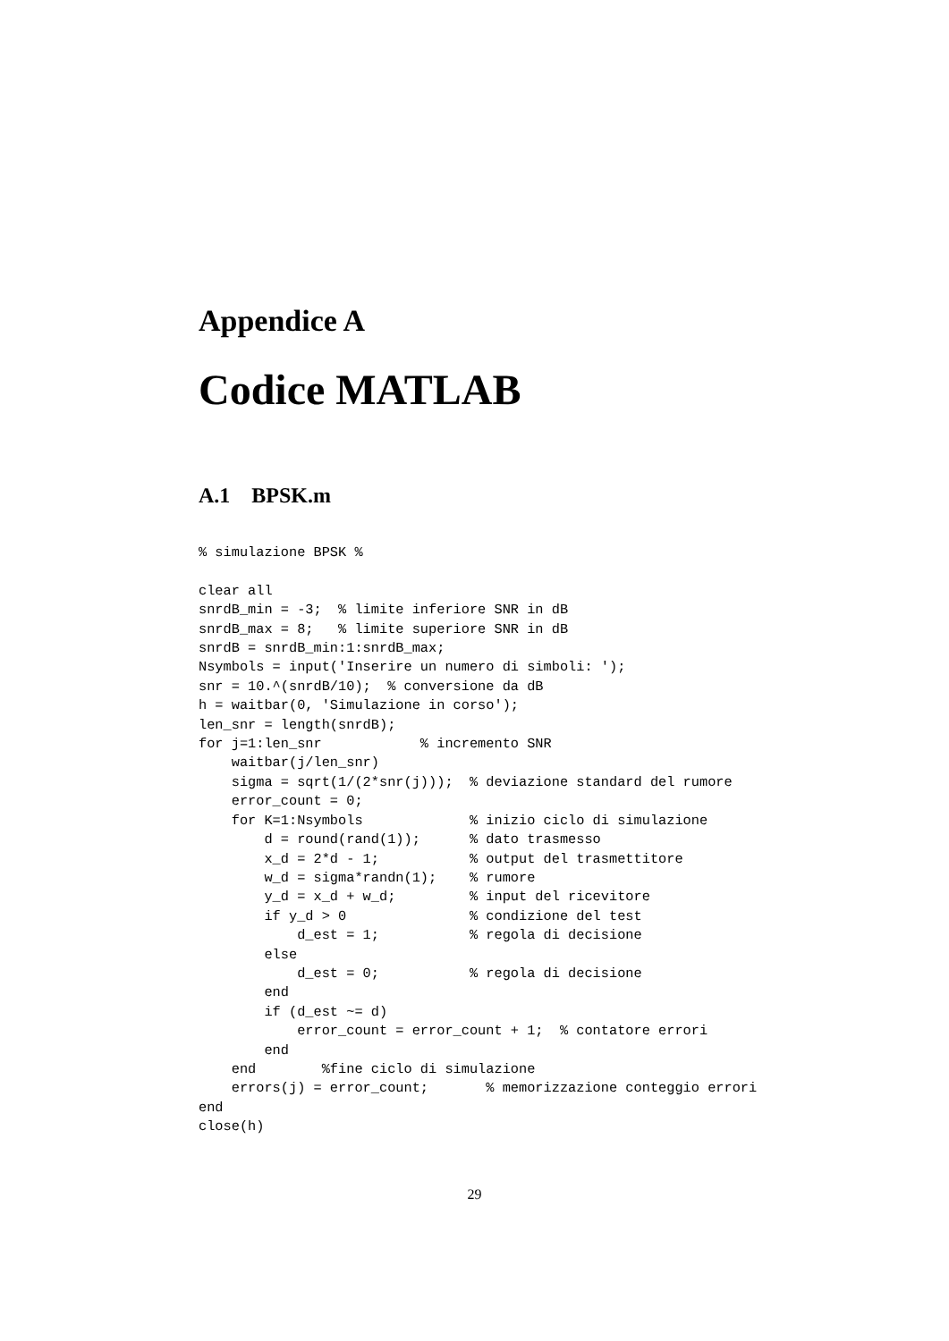Appendice A
Codice MATLAB
A.1 BPSK.m
% simulazione BPSK %

clear all
snrdB_min = -3;  % limite inferiore SNR in dB
snrdB_max = 8;   % limite superiore SNR in dB
snrdB = snrdB_min:1:snrdB_max;
Nsymbols = input('Inserire un numero di simboli: ');
snr = 10.^(snrdB/10);  % conversione da dB
h = waitbar(0, 'Simulazione in corso');
len_snr = length(snrdB);
for j=1:len_snr            % incremento SNR
    waitbar(j/len_snr)
    sigma = sqrt(1/(2*snr(j)));  % deviazione standard del rumore
    error_count = 0;
    for K=1:Nsymbols             % inizio ciclo di simulazione
        d = round(rand(1));      % dato trasmesso
        x_d = 2*d - 1;           % output del trasmettitore
        w_d = sigma*randn(1);    % rumore
        y_d = x_d + w_d;         % input del ricevitore
        if y_d > 0               % condizione del test
            d_est = 1;           % regola di decisione
        else
            d_est = 0;           % regola di decisione
        end
        if (d_est ~= d)
            error_count = error_count + 1;  % contatore errori
        end
    end        %fine ciclo di simulazione
    errors(j) = error_count;       % memorizzazione conteggio errori
end
close(h)
29